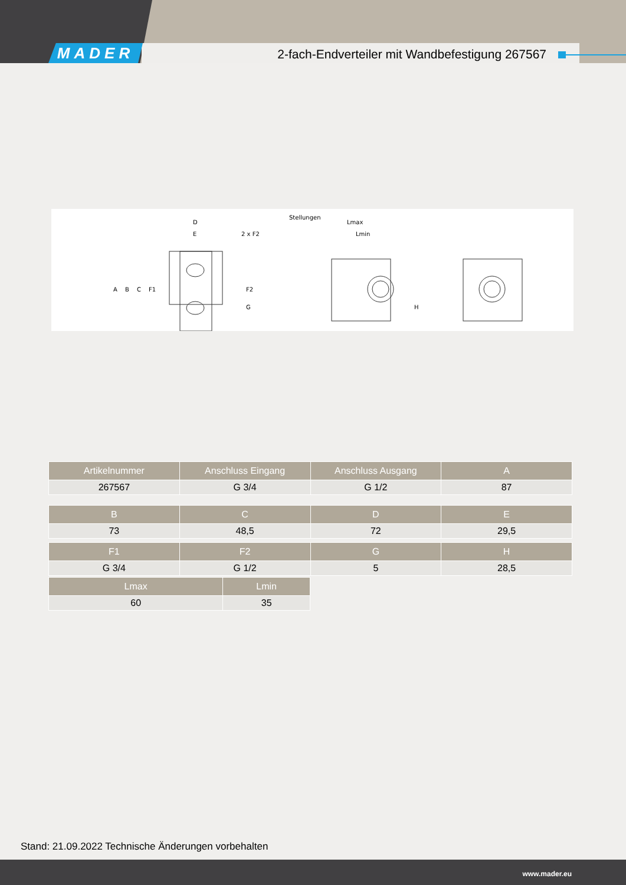MADER
2-fach-Endverteiler mit Wandbefestigung 267567
D
E
2 x F2
Stellungen
Lmax
Lmin
A
B
C
F1
F2
G
H
| Artikelnummer | Anschluss Eingang | Anschluss Ausgang | A |
| --- | --- | --- | --- |
| 267567 | G 3/4 | G 1/2 | 87 |
| B | C | D | E |
| --- | --- | --- | --- |
| 73 | 48,5 | 72 | 29,5 |
| F1 | F2 | G | H |
| --- | --- | --- | --- |
| G 3/4 | G 1/2 | 5 | 28,5 |
| Lmax | Lmin |
| --- | --- |
| 60 | 35 |
Stand: 21.09.2022 Technische Änderungen vorbehalten
www.mader.eu